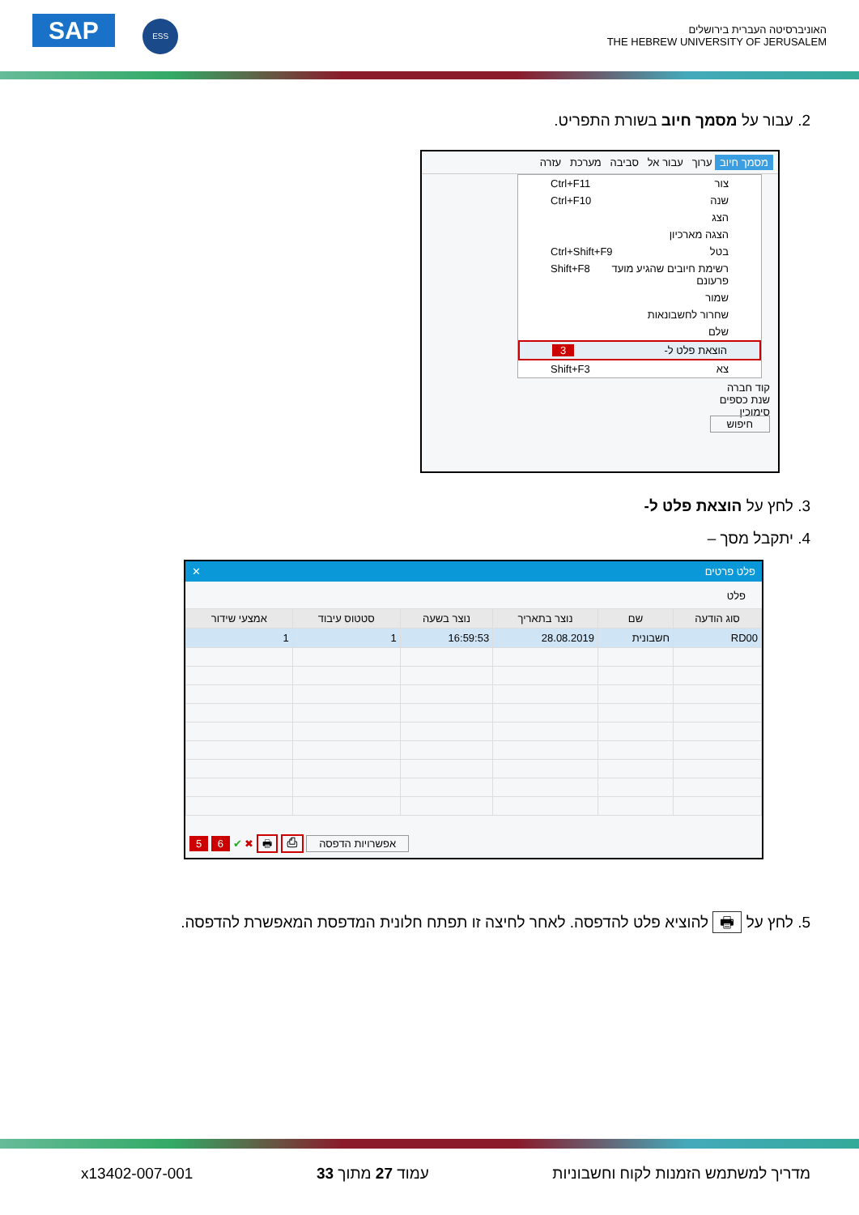SAP ESS
האוניברסיטה העברית בירושלים
THE HEBREW UNIVERSITY OF JERUSALEM
2. עבור על מסמך חיוב בשורת התפריט.
מסמך חיוב ערוך עבור אל סביבה מערכת עזרה
צור Ctrl+F11
שנה Ctrl+F10
הצג
הצגה מארכיון
בטל Ctrl+Shift+F9
רשימת חיובים שהגיע מועד פרעונם Shift+F8
שמור
שחרור לחשבונאות
שלם
הוצאת פלט ל- 3
צא Shift+F3
קוד חברה
שנת כספים
סימוכין
חיפוש
3. לחץ על הוצאת פלט ל-
4. יתקבל מסך –
פלט פרטים ✕
פלט
| סוג הודעה | שם | נוצר בתאריך | נוצר בשעה | סטטוס עיבוד | אמצעי שידור |
| --- | --- | --- | --- | --- | --- |
| RD00 | חשבונית | 28.08.2019 | 16:59:53 | 1 | 1 |
אפשרויות הדפסה ⎙ 🖶 ✖ ✔ 6 5
5. לחץ על 🖶 להוציא פלט להדפסה. לאחר לחיצה זו תפתח חלונית המדפסת המאפשרת להדפסה.
מדריך למשתמש הזמנות לקוח וחשבוניות עמוד 27 מתוך 33 x13402-007-001